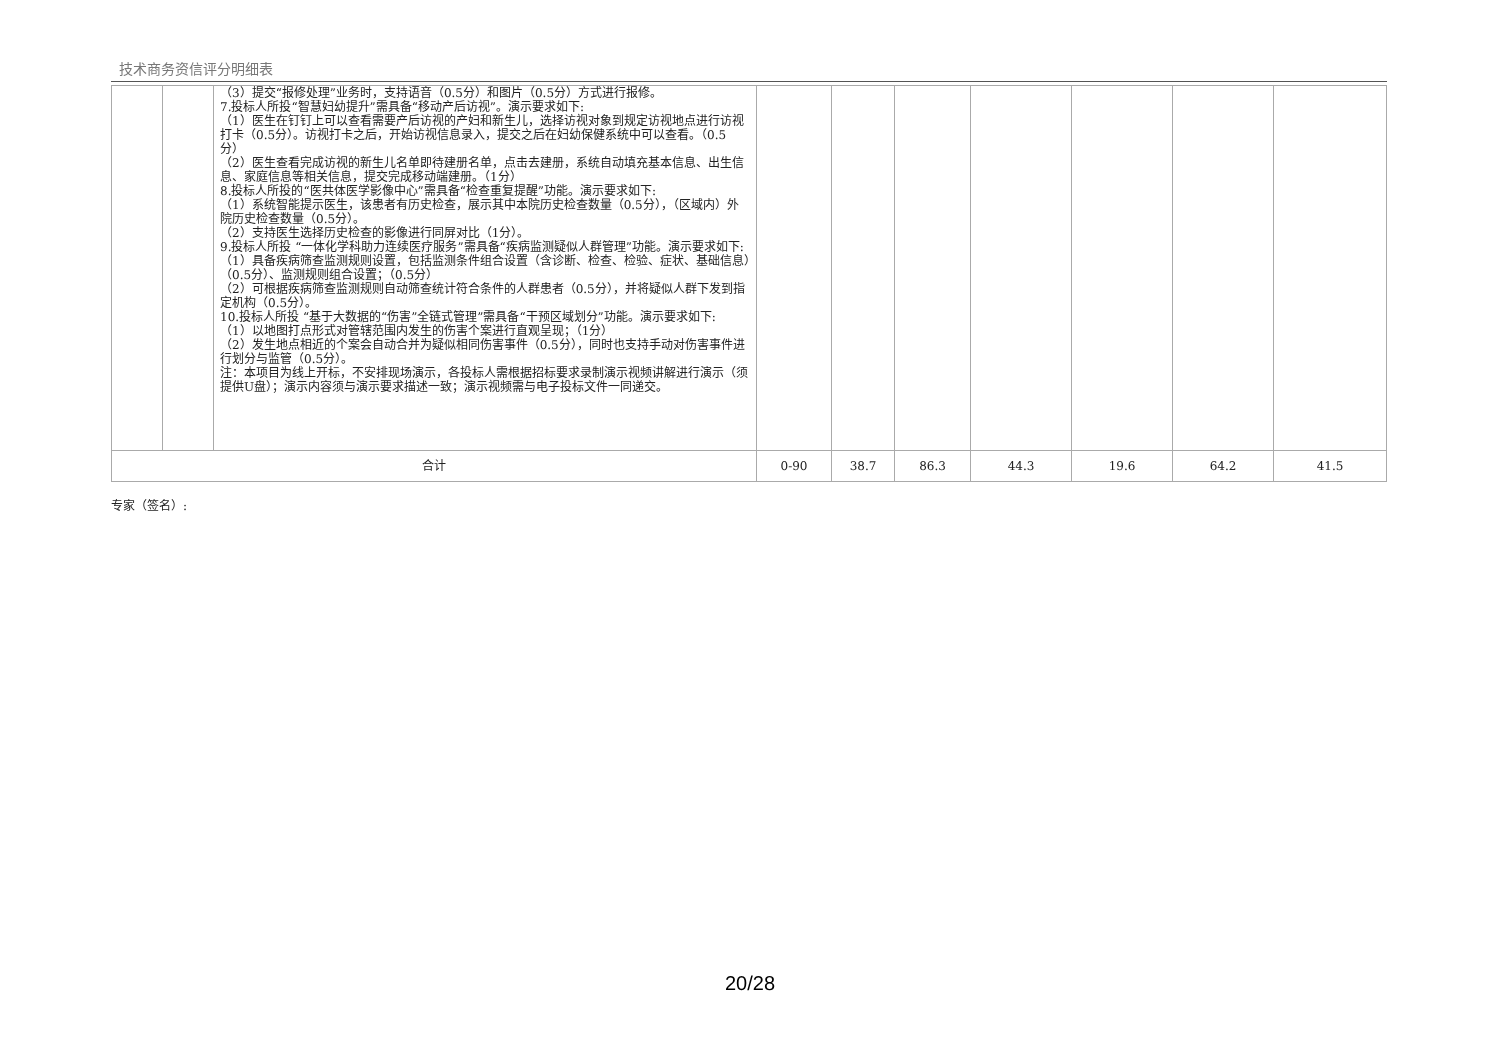技术商务资信评分明细表
| | | （3）提交“报修处理”业务时，支持语音（0.5分）和图片（0.5分）方式进行报修。 7.投标人所投“智慧妇幼提升”需具备“移动产后访视”。演示要求如下: （1）医生在钉钉上可以查看需要产后访视的产妇和新生儿，选择访视对象到规定访视地点进行访视打卡（0.5分）。访视打卡之后，开始访视信息录入，提交之后在妇幼保健系统中可以查看。（0.5分） （2）医生查看完成访视的新生儿名单即待建册名单，点击去建册，系统自动填充基本信息、出生信息、家庭信息等相关信息，提交完成移动端建册。（1分） 8.投标人所投的“医共体医学影像中心”需具备“检查重复提醒”功能。演示要求如下: （1）系统智能提示医生，该患者有历史检查，展示其中本院历史检查数量（0.5分），（区域内）外院历史检查数量（0.5分）。 （2）支持医生选择历史检查的影像进行同屏对比（1分）。 9.投标人所投 “一体化学科助力连续医疗服务”需具备“疾病监测疑似人群管理”功能。演示要求如下: （1）具备疾病筛查监测规则设置，包括监测条件组合设置（含诊断、检查、检验、症状、基础信息）（0.5分）、监测规则组合设置；（0.5分） （2）可根据疾病筛查监测规则自动筛查统计符合条件的人群患者（0.5分），并将疑似人群下发到指定机构（0.5分）。 10.投标人所投 “基于大数据的“伤害”全链式管理”需具备“干预区域划分”功能。演示要求如下: （1）以地图打点形式对管辖范围内发生的伤害个案进行直观呈现；（1分） （2）发生地点相近的个案会自动合并为疑似相同伤害事件（0.5分），同时也支持手动对伤害事件进行划分与监管（0.5分）。 注：本项目为线上开标，不安排现场演示，各投标人需根据招标要求录制演示视频讲解进行演示（须提供U盘）；演示内容须与演示要求描述一致；演示视频需与电子投标文件一同递交。 | | | | | | | |
| 合计 | | | 0-90 | 38.7 | 86.3 | 44.3 | 19.6 | 64.2 | 41.5 |
专家（签名）:
20/28